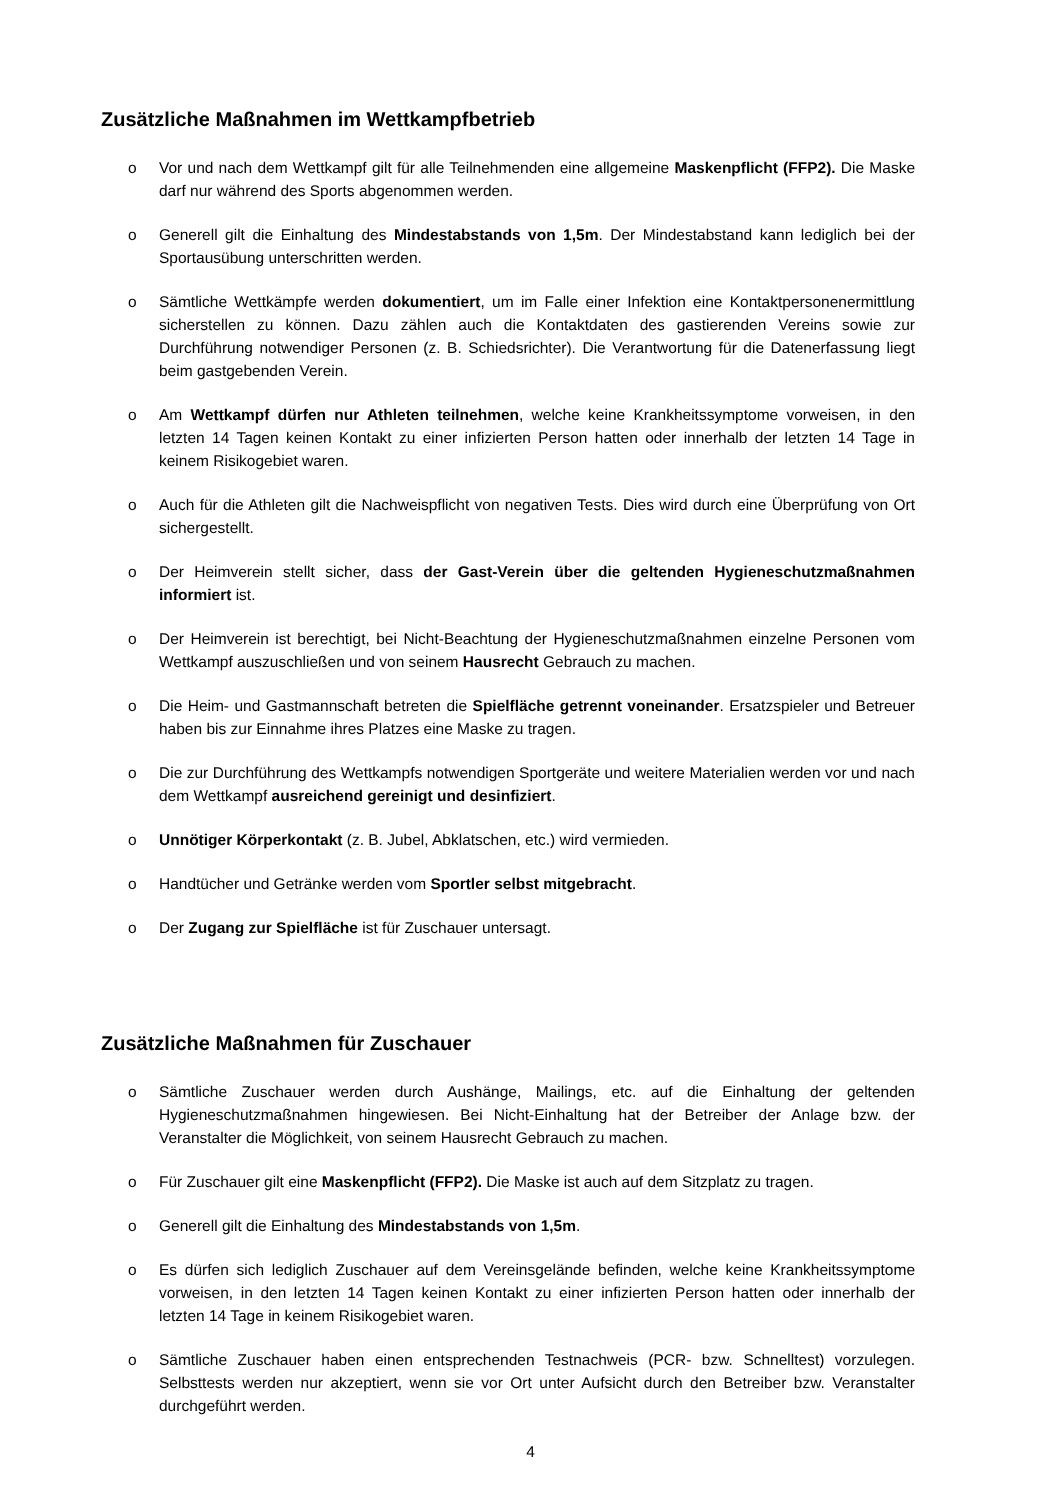Zusätzliche Maßnahmen im Wettkampfbetrieb
o Vor und nach dem Wettkampf gilt für alle Teilnehmenden eine allgemeine Maskenpflicht (FFP2). Die Maske darf nur während des Sports abgenommen werden.
o Generell gilt die Einhaltung des Mindestabstands von 1,5m. Der Mindestabstand kann lediglich bei der Sportausübung unterschritten werden.
o Sämtliche Wettkämpfe werden dokumentiert, um im Falle einer Infektion eine Kontaktpersonenermittlung sicherstellen zu können. Dazu zählen auch die Kontaktdaten des gastierenden Vereins sowie zur Durchführung notwendiger Personen (z. B. Schiedsrichter). Die Verantwortung für die Datenerfassung liegt beim gastgebenden Verein.
o Am Wettkampf dürfen nur Athleten teilnehmen, welche keine Krankheitssymptome vorweisen, in den letzten 14 Tagen keinen Kontakt zu einer infizierten Person hatten oder innerhalb der letzten 14 Tage in keinem Risikogebiet waren.
o Auch für die Athleten gilt die Nachweispflicht von negativen Tests. Dies wird durch eine Überprüfung von Ort sichergestellt.
o Der Heimverein stellt sicher, dass der Gast-Verein über die geltenden Hygieneschutzmaßnahmen informiert ist.
o Der Heimverein ist berechtigt, bei Nicht-Beachtung der Hygieneschutzmaßnahmen einzelne Personen vom Wettkampf auszuschließen und von seinem Hausrecht Gebrauch zu machen.
o Die Heim- und Gastmannschaft betreten die Spielfläche getrennt voneinander. Ersatzspieler und Betreuer haben bis zur Einnahme ihres Platzes eine Maske zu tragen.
o Die zur Durchführung des Wettkampfs notwendigen Sportgeräte und weitere Materialien werden vor und nach dem Wettkampf ausreichend gereinigt und desinfiziert.
o Unnötiger Körperkontakt (z. B. Jubel, Abklatschen, etc.) wird vermieden.
o Handtücher und Getränke werden vom Sportler selbst mitgebracht.
o Der Zugang zur Spielfläche ist für Zuschauer untersagt.
Zusätzliche Maßnahmen für Zuschauer
o Sämtliche Zuschauer werden durch Aushänge, Mailings, etc. auf die Einhaltung der geltenden Hygieneschutzmaßnahmen hingewiesen. Bei Nicht-Einhaltung hat der Betreiber der Anlage bzw. der Veranstalter die Möglichkeit, von seinem Hausrecht Gebrauch zu machen.
o Für Zuschauer gilt eine Maskenpflicht (FFP2). Die Maske ist auch auf dem Sitzplatz zu tragen.
o Generell gilt die Einhaltung des Mindestabstands von 1,5m.
o Es dürfen sich lediglich Zuschauer auf dem Vereinsgelände befinden, welche keine Krankheitssymptome vorweisen, in den letzten 14 Tagen keinen Kontakt zu einer infizierten Person hatten oder innerhalb der letzten 14 Tage in keinem Risikogebiet waren.
o Sämtliche Zuschauer haben einen entsprechenden Testnachweis (PCR- bzw. Schnelltest) vorzulegen. Selbsttests werden nur akzeptiert, wenn sie vor Ort unter Aufsicht durch den Betreiber bzw. Veranstalter durchgeführt werden.
4